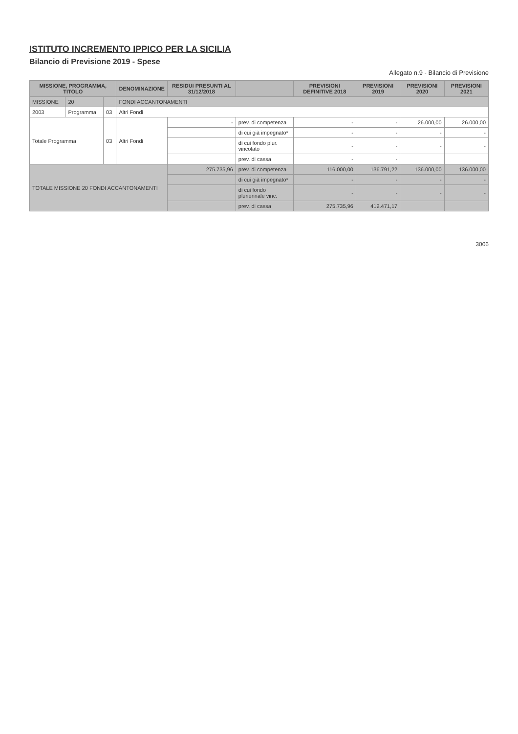ISTITUTO INCREMENTO IPPICO PER LA SICILIA
Bilancio di Previsione 2019 - Spese
Allegato n.9 - Bilancio di Previsione
| MISSIONE, PROGRAMMA, TITOLO | | | DENOMINAZIONE | RESIDUI PRESUNTI AL 31/12/2018 | | PREVISIONI DEFINITIVE 2018 | PREVISIONI 2019 | PREVISIONI 2020 | PREVISIONI 2021 |
| --- | --- | --- | --- | --- | --- | --- | --- | --- | --- |
| MISSIONE | 20 | | FONDI ACCANTONAMENTI | | | | | | |
| 2003 | Programma | 03 | Altri Fondi | | | | | | |
| Totale Programma | | 03 | Altri Fondi | - | prev. di competenza | - | - | 26.000,00 | 26.000,00 |
| | | | | | di cui già impegnato* | - | - | - | - |
| | | | | | di cui fondo plur. vincolato | - | - | - | - |
| | | | | | prev. di cassa | - | - | | |
| TOTALE MISSIONE 20 FONDI ACCANTONAMENTI | | | | 275.735,96 | prev. di competenza | 116.000,00 | 136.791,22 | 136.000,00 | 136.000,00 |
| | | | | | di cui già impegnato* | - | - | - | - |
| | | | | | di cui fondo pluriennale vinc. | - | - | - | - |
| | | | | | prev. di cassa | 275.735,96 | 412.471,17 | | |
3006